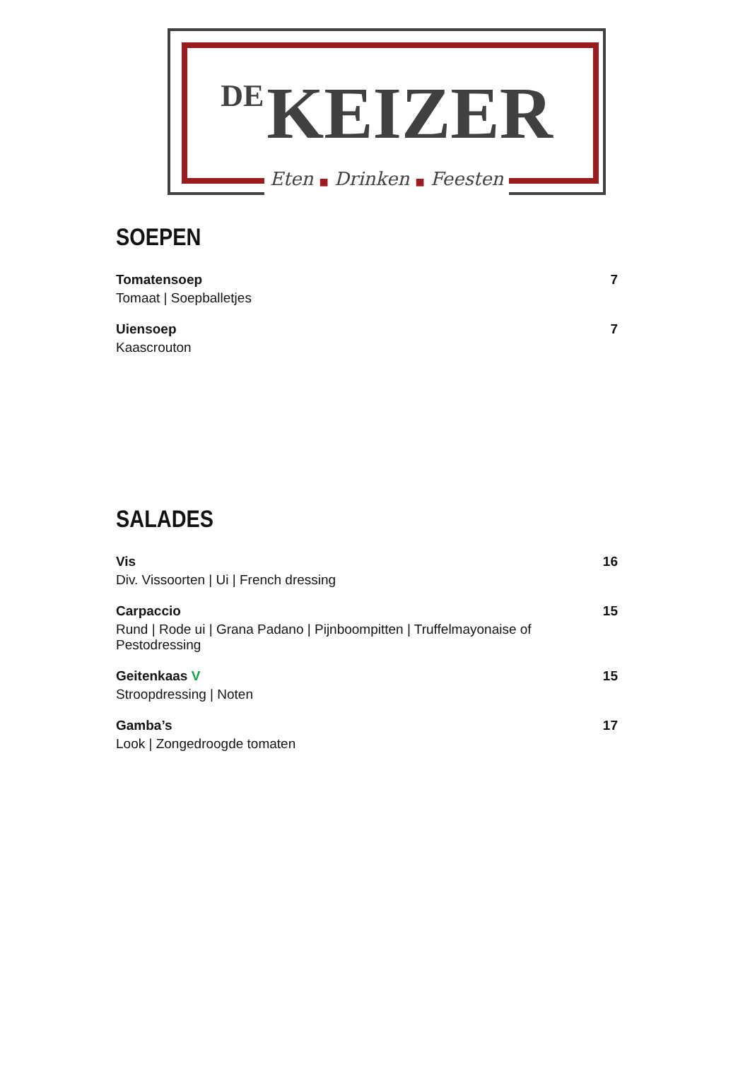DE KEIZER
Eten ■ Drinken ■ Feesten
SOEPEN
Tomatensoep
Tomaat | Soepballetjes
7
Uiensoep
Kaascrouton
7
SALADES
Vis
Div. Vissoorten | Ui | French dressing
16
Carpaccio
Rund | Rode ui | Grana Padano | Pijnboompitten | Truffelmayonaise of Pestodressing
15
Geitenkaas V
Stroopdressing | Noten
15
Gamba’s
Look | Zongedroogde tomaten
17